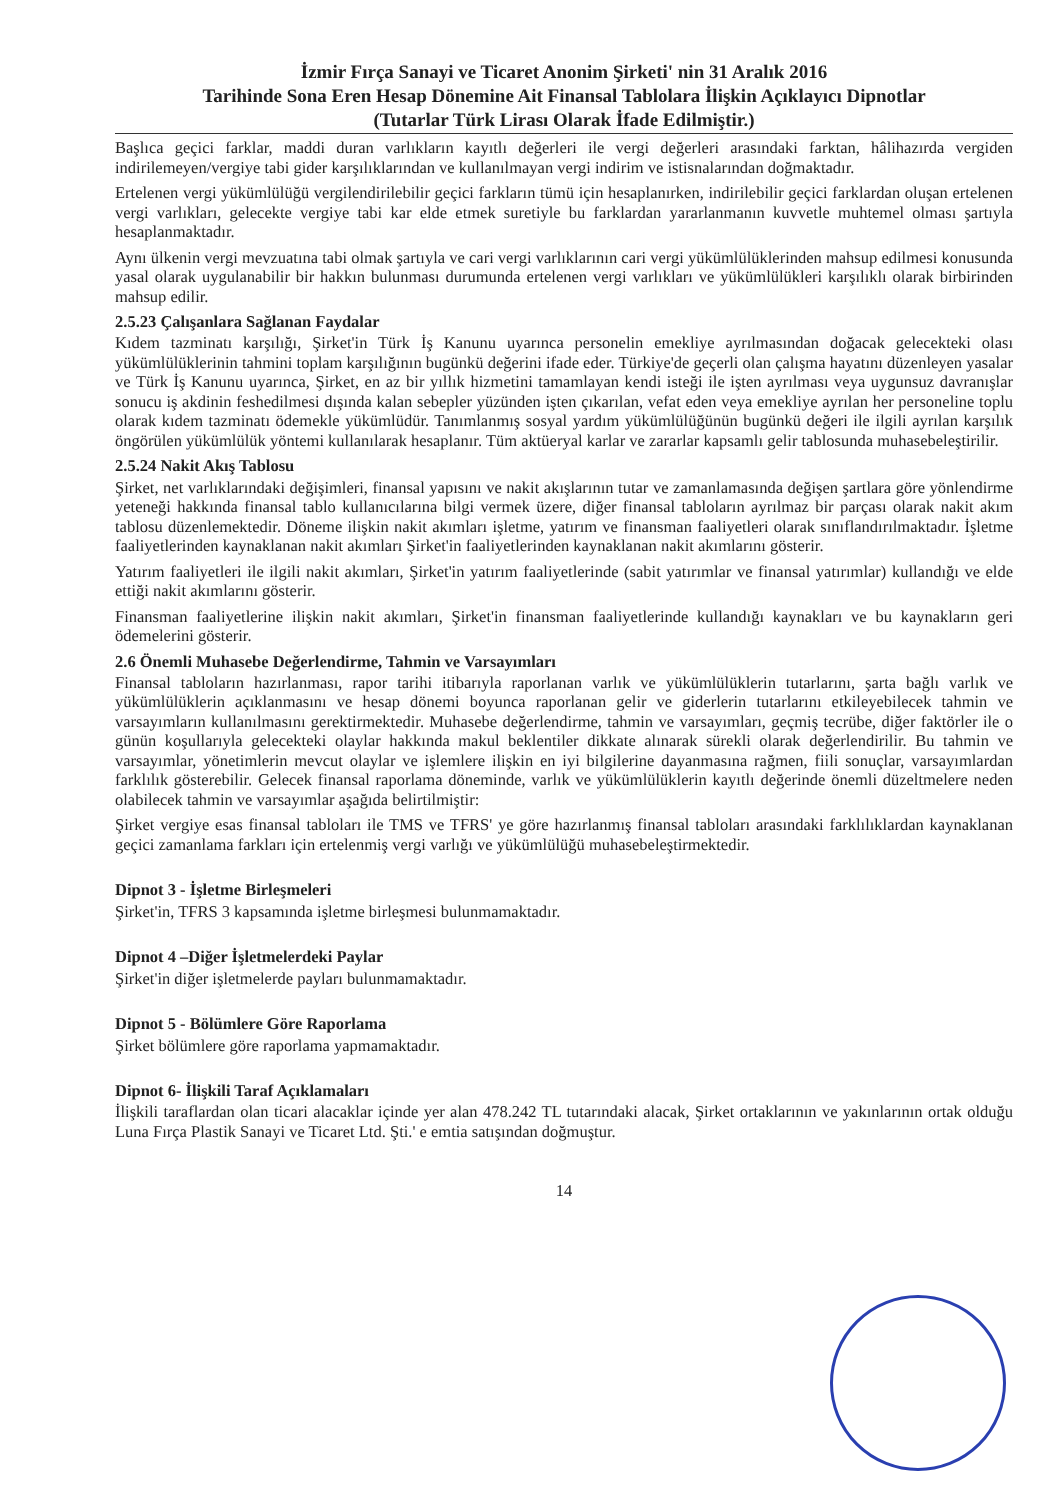İzmir Fırça Sanayi ve Ticaret Anonim Şirketi' nin 31 Aralık 2016
Tarihinde Sona Eren Hesap Dönemine Ait Finansal Tablolara İlişkin Açıklayıcı Dipnotlar
(Tutarlar Türk Lirası Olarak İfade Edilmiştir.)
Başlıca geçici farklar, maddi duran varlıkların kayıtlı değerleri ile vergi değerleri arasındaki farktan, hâlihazırda vergiden indirilemeyen/vergiye tabi gider karşılıklarından ve kullanılmayan vergi indirim ve istisnalarından doğmaktadır.
Ertelenen vergi yükümlülüğü vergilendirilebilir geçici farkların tümü için hesaplanırken, indirilebilir geçici farklardan oluşan ertelenen vergi varlıkları, gelecekte vergiye tabi kar elde etmek suretiyle bu farklardan yararlanmanın kuvvetle muhtemel olması şartıyla hesaplanmaktadır.
Aynı ülkenin vergi mevzuatına tabi olmak şartıyla ve cari vergi varlıklarının cari vergi yükümlülüklerinden mahsup edilmesi konusunda yasal olarak uygulanabilir bir hakkın bulunması durumunda ertelenen vergi varlıkları ve yükümlülükleri karşılıklı olarak birbirinden mahsup edilir.
2.5.23 Çalışanlara Sağlanan Faydalar
Kıdem tazminatı karşılığı, Şirket'in Türk İş Kanunu uyarınca personelin emekliye ayrılmasından doğacak gelecekteki olası yükümlülüklerinin tahmini toplam karşılığının bugünkü değerini ifade eder. Türkiye'de geçerli olan çalışma hayatını düzenleyen yasalar ve Türk İş Kanunu uyarınca, Şirket, en az bir yıllık hizmetini tamamlayan kendi isteği ile işten ayrılması veya uygunsuz davranışlar sonucu iş akdinin feshedilmesi dışında kalan sebepler yüzünden işten çıkarılan, vefat eden veya emekliye ayrılan her personeline toplu olarak kıdem tazminatı ödemekle yükümlüdür. Tanımlanmış sosyal yardım yükümlülüğünün bugünkü değeri ile ilgili ayrılan karşılık öngörülen yükümlülük yöntemi kullanılarak hesaplanır. Tüm aktüeryal karlar ve zararlar kapsamlı gelir tablosunda muhasebeleştirilir.
2.5.24 Nakit Akış Tablosu
Şirket, net varlıklarındaki değişimleri, finansal yapısını ve nakit akışlarının tutar ve zamanlamasında değişen şartlara göre yönlendirme yeteneği hakkında finansal tablo kullanıcılarına bilgi vermek üzere, diğer finansal tabloların ayrılmaz bir parçası olarak nakit akım tablosu düzenlemektedir. Döneme ilişkin nakit akımları işletme, yatırım ve finansman faaliyetleri olarak sınıflandırılmaktadır. İşletme faaliyetlerinden kaynaklanan nakit akımları Şirket'in faaliyetlerinden kaynaklanan nakit akımlarını gösterir.
Yatırım faaliyetleri ile ilgili nakit akımları, Şirket'in yatırım faaliyetlerinde (sabit yatırımlar ve finansal yatırımlar) kullandığı ve elde ettiği nakit akımlarını gösterir.
Finansman faaliyetlerine ilişkin nakit akımları, Şirket'in finansman faaliyetlerinde kullandığı kaynakları ve bu kaynakların geri ödemelerini gösterir.
2.6 Önemli Muhasebe Değerlendirme, Tahmin ve Varsayımları
Finansal tabloların hazırlanması, rapor tarihi itibarıyla raporlanan varlık ve yükümlülüklerin tutarlarını, şarta bağlı varlık ve yükümlülüklerin açıklanmasını ve hesap dönemi boyunca raporlanan gelir ve giderlerin tutarlarını etkileyebilecek tahmin ve varsayımların kullanılmasını gerektirmektedir. Muhasebe değerlendirme, tahmin ve varsayımları, geçmiş tecrübe, diğer faktörler ile o günün koşullarıyla gelecekteki olaylar hakkında makul beklentiler dikkate alınarak sürekli olarak değerlendirilir. Bu tahmin ve varsayımlar, yönetimlerin mevcut olaylar ve işlemlere ilişkin en iyi bilgilerine dayanmasına rağmen, fiili sonuçlar, varsayımlardan farklılık gösterebilir. Gelecek finansal raporlama döneminde, varlık ve yükümlülüklerin kayıtlı değerinde önemli düzeltmelere neden olabilecek tahmin ve varsayımlar aşağıda belirtilmiştir:
Şirket vergiye esas finansal tabloları ile TMS ve TFRS' ye göre hazırlanmış finansal tabloları arasındaki farklılıklardan kaynaklanan geçici zamanlama farkları için ertelenmiş vergi varlığı ve yükümlülüğü muhasebeleştirmektedir.
Dipnot 3 - İşletme Birleşmeleri
Şirket'in, TFRS 3 kapsamında işletme birleşmesi bulunmamaktadır.
Dipnot 4 –Diğer İşletmelerdeki Paylar
Şirket'in diğer işletmelerde payları bulunmamaktadır.
Dipnot 5 - Bölümlere Göre Raporlama
Şirket bölümlere göre raporlama yapmamaktadır.
Dipnot 6- İlişkili Taraf Açıklamaları
İlişkili taraflardan olan ticari alacaklar içinde yer alan 478.242 TL tutarındaki alacak, Şirket ortaklarının ve yakınlarının ortak olduğu Luna Fırça Plastik Sanayi ve Ticaret Ltd. Şti.' e emtia satışından doğmuştur.
14